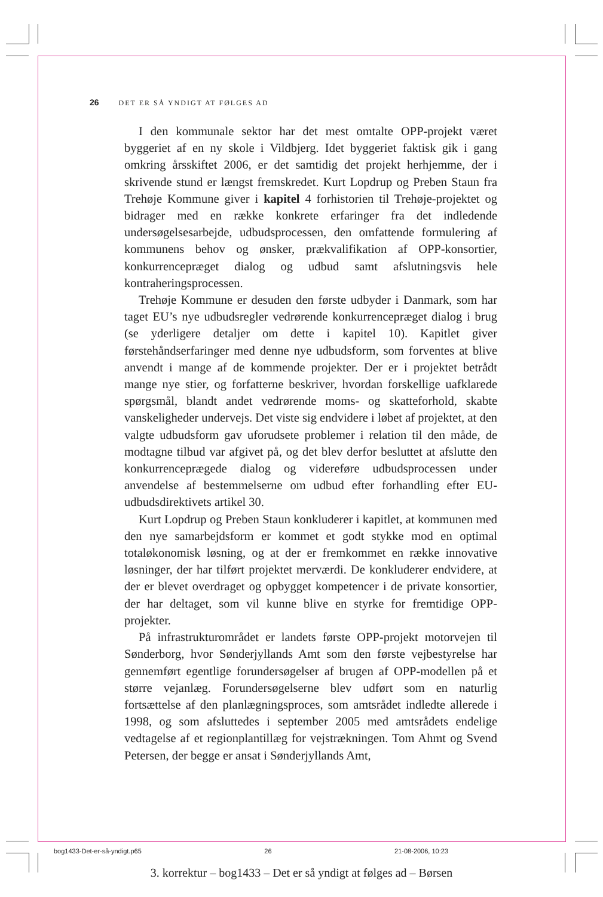26 DET ER SÅ YNDIGT AT FØLGES AD
I den kommunale sektor har det mest omtalte OPP-projekt været byggeriet af en ny skole i Vildbjerg. Idet byggeriet faktisk gik i gang omkring årsskiftet 2006, er det samtidig det projekt herhjemme, der i skrivende stund er længst fremskredet. Kurt Lopdrup og Preben Staun fra Trehøje Kommune giver i kapitel 4 forhistorien til Trehøje-projektet og bidrager med en række konkrete erfaringer fra det indledende undersøgelsesarbejde, udbudsprocessen, den omfattende formulering af kommunens behov og ønsker, prækvalifikation af OPP-konsortier, konkurrencepræget dialog og udbud samt afslutningsvis hele kontraheringsprocessen.
Trehøje Kommune er desuden den første udbyder i Danmark, som har taget EU’s nye udbudsregler vedrørende konkurrencepræget dialog i brug (se yderligere detaljer om dette i kapitel 10). Kapitlet giver førstehåndserfaringer med denne nye udbudsform, som forventes at blive anvendt i mange af de kommende projekter. Der er i projektet betrådt mange nye stier, og forfatterne beskriver, hvordan forskellige uafklarede spørgsmål, blandt andet vedrørende moms- og skatteforhold, skabte vanskeligheder undervejs. Det viste sig endvidere i løbet af projektet, at den valgte udbudsform gav uforudsete problemer i relation til den måde, de modtagne tilbud var afgivet på, og det blev derfor besluttet at afslutte den konkurrenceprægede dialog og videreføre udbudsprocessen under anvendelse af bestemmelserne om udbud efter forhandling efter EU-udbudsdirektivets artikel 30.
Kurt Lopdrup og Preben Staun konkluderer i kapitlet, at kommunen med den nye samarbejdsform er kommet et godt stykke mod en optimal totaløkonomisk løsning, og at der er fremkommet en række innovative løsninger, der har tilført projektet merværdi. De konkluderer endvidere, at der er blevet overdraget og opbygget kompetencer i de private konsortier, der har deltaget, som vil kunne blive en styrke for fremtidige OPP-projekter.
På infrastrukturområdet er landets første OPP-projekt motorvejen til Sønderborg, hvor Sønderjyllands Amt som den første vejbestyrelse har gennemført egentlige forundersøgelser af brugen af OPP-modellen på et større vejanlæg. Forundersøgelserne blev udført som en naturlig fortsættelse af den planlægningsproces, som amtsrådet indledte allerede i 1998, og som afsluttedes i september 2005 med amtsrådets endelige vedtagelse af et regionplantillæg for vejstrækningen. Tom Ahmt og Svend Petersen, der begge er ansat i Sønderjyllands Amt,
bog1433-Det-er-så-yndigt.p65 26 21-08-2006, 10:23
3. korrektur – bog1433 – Det er så yndigt at følges ad – Børsen